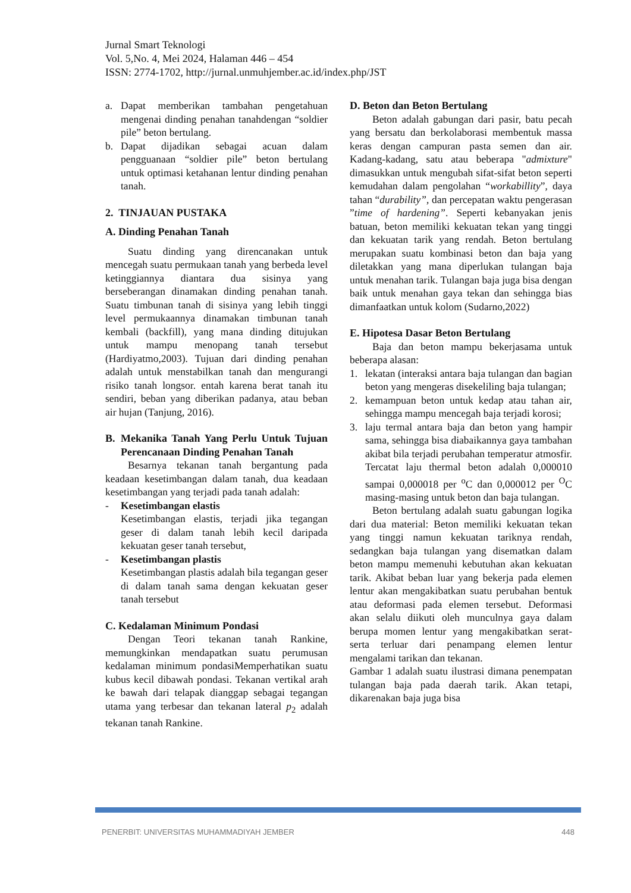Jurnal Smart Teknologi
Vol. 5,No. 4, Mei 2024, Halaman 446 – 454
ISSN: 2774-1702, http://jurnal.unmuhjember.ac.id/index.php/JST
a. Dapat memberikan tambahan pengetahuan mengenai dinding penahan tanahdengan “soldier pile” beton bertulang.
b. Dapat dijadikan sebagai acuan dalam pengguanaan “soldier pile” beton bertulang untuk optimasi ketahanan lentur dinding penahan tanah.
2. TINJAUAN PUSTAKA
A. Dinding Penahan Tanah
Suatu dinding yang direncanakan untuk mencegah suatu permukaan tanah yang berbeda level ketinggiannya diantara dua sisinya yang berseberangan dinamakan dinding penahan tanah. Suatu timbunan tanah di sisinya yang lebih tinggi level permukaannya dinamakan timbunan tanah kembali (backfill), yang mana dinding ditujukan untuk mampu menopang tanah tersebut (Hardiyatmo,2003). Tujuan dari dinding penahan adalah untuk menstabilkan tanah dan mengurangi risiko tanah longsor. entah karena berat tanah itu sendiri, beban yang diberikan padanya, atau beban air hujan (Tanjung, 2016).
B. Mekanika Tanah Yang Perlu Untuk Tujuan Perencanaan Dinding Penahan Tanah
Besarnya tekanan tanah bergantung pada keadaan kesetimbangan dalam tanah, dua keadaan kesetimbangan yang terjadi pada tanah adalah:
- Kesetimbangan elastis
Kesetimbangan elastis, terjadi jika tegangan geser di dalam tanah lebih kecil daripada kekuatan geser tanah tersebut,
- Kesetimbangan plastis
Kesetimbangan plastis adalah bila tegangan geser di dalam tanah sama dengan kekuatan geser tanah tersebut
C. Kedalaman Minimum Pondasi
Dengan Teori tekanan tanah Rankine, memungkinkan mendapatkan suatu perumusan kedalaman minimum pondasiMemperhatikan suatu kubus kecil dibawah pondasi. Tekanan vertikal arah ke bawah dari telapak dianggap sebagai tegangan utama yang terbesar dan tekanan lateral p<sub>2</sub> adalah tekanan tanah Rankine.
D. Beton dan Beton Bertulang
Beton adalah gabungan dari pasir, batu pecah yang bersatu dan berkolaborasi membentuk massa keras dengan campuran pasta semen dan air. Kadang-kadang, satu atau beberapa "admixture" dimasukkan untuk mengubah sifat-sifat beton seperti kemudahan dalam pengolahan “workabillity”, daya tahan “durability”, dan percepatan waktu pengerasan ”time of hardening”. Seperti kebanyakan jenis batuan, beton memiliki kekuatan tekan yang tinggi dan kekuatan tarik yang rendah. Beton bertulang merupakan suatu kombinasi beton dan baja yang diletakkan yang mana diperlukan tulangan baja untuk menahan tarik. Tulangan baja juga bisa dengan baik untuk menahan gaya tekan dan sehingga bias dimanfaatkan untuk kolom (Sudarno,2022)
E. Hipotesa Dasar Beton Bertulang
Baja dan beton mampu bekerjasama untuk beberapa alasan:
1. lekatan (interaksi antara baja tulangan dan bagian beton yang mengeras disekeliling baja tulangan;
2. kemampuan beton untuk kedap atau tahan air, sehingga mampu mencegah baja terjadi korosi;
3. laju termal antara baja dan beton yang hampir sama, sehingga bisa diabaikannya gaya tambahan akibat bila terjadi perubahan temperatur atmosfir. Tercatat laju thermal beton adalah 0,000010 sampai 0,000018 per <sup>o</sup>C dan 0,000012 per <sup>O</sup>C masing-masing untuk beton dan baja tulangan.
Beton bertulang adalah suatu gabungan logika dari dua material: Beton memiliki kekuatan tekan yang tinggi namun kekuatan tariknya rendah, sedangkan baja tulangan yang disematkan dalam beton mampu memenuhi kebutuhan akan kekuatan tarik. Akibat beban luar yang bekerja pada elemen lentur akan mengakibatkan suatu perubahan bentuk atau deformasi pada elemen tersebut. Deformasi akan selalu diikuti oleh munculnya gaya dalam berupa momen lentur yang mengakibatkan serat-serta terluar dari penampang elemen lentur mengalami tarikan dan tekanan.
Gambar 1 adalah suatu ilustrasi dimana penempatan tulangan baja pada daerah tarik. Akan tetapi, dikarenakan baja juga bisa
PENERBIT: UNIVERSITAS MUHAMMADIYAH JEMBER 448